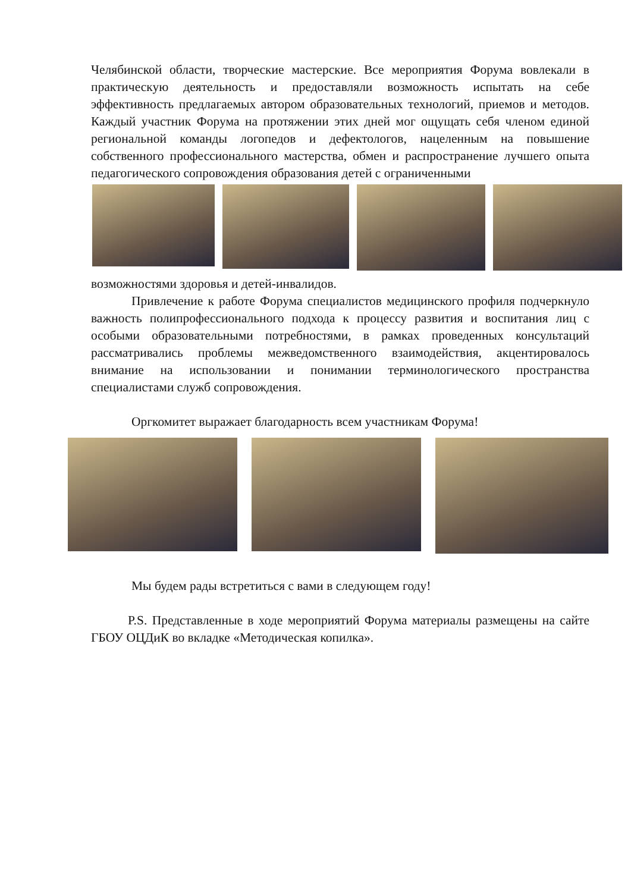Челябинской области, творческие мастерские. Все мероприятия Форума вовлекали в практическую деятельность и предоставляли возможность испытать на себе эффективность предлагаемых автором образовательных технологий, приемов и методов. Каждый участник Форума на протяжении этих дней мог ощущать себя членом единой региональной команды логопедов и дефектологов, нацеленным на повышение собственного профессионального мастерства, обмен и распространение лучшего опыта педагогического сопровождения образования детей с ограниченными
возможностями здоровья и детей-инвалидов.
Привлечение к работе Форума специалистов медицинского профиля подчеркнуло важность полипрофессионального подхода к процессу развития и воспитания лиц с особыми образовательными потребностями, в рамках проведенных консультаций рассматривались проблемы межведомственного взаимодействия, акцентировалось внимание на использовании и понимании терминологического пространства специалистами служб сопровождения.
Оргкомитет выражает благодарность всем участникам Форума!
Мы будем рады встретиться с вами в следующем году!
P.S. Представленные в ходе мероприятий Форума материалы размещены на сайте ГБОУ ОЦДиК во вкладке «Методическая копилка».